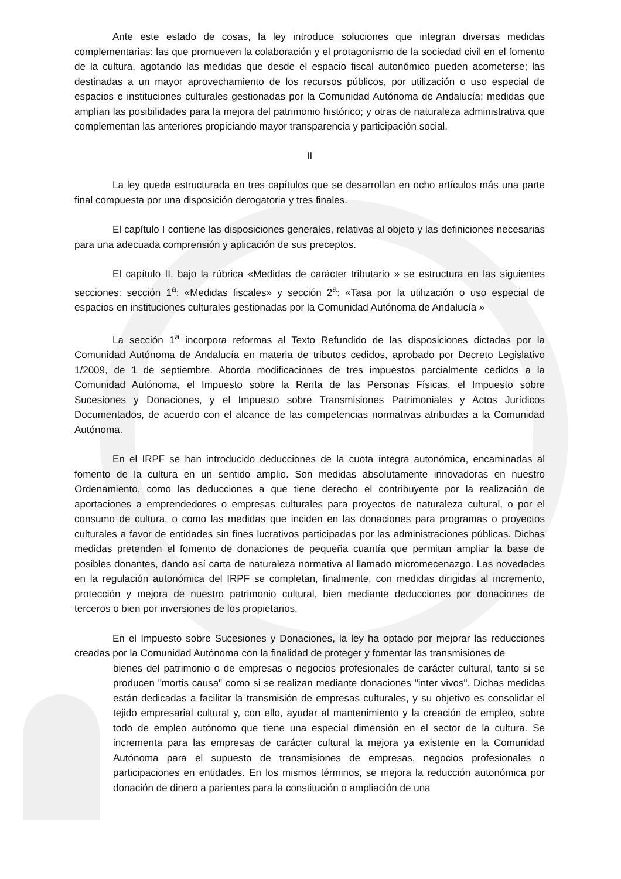Ante este estado de cosas, la ley introduce soluciones que integran diversas medidas complementarias: las que promueven la colaboración y el protagonismo de la sociedad civil en el fomento de la cultura, agotando las medidas que desde el espacio fiscal autonómico pueden acometerse; las destinadas a un mayor aprovechamiento de los recursos públicos, por utilización o uso especial de espacios e instituciones culturales gestionadas por la Comunidad Autónoma de Andalucía; medidas que amplían las posibilidades para la mejora del patrimonio histórico; y otras de naturaleza administrativa que complementan las anteriores propiciando mayor transparencia y participación social.
II
La ley queda estructurada en tres capítulos que se desarrollan en ocho artículos más una parte final compuesta por una disposición derogatoria y tres finales.
El capítulo I contiene las disposiciones generales, relativas al objeto y las definiciones necesarias para una adecuada comprensión y aplicación de sus preceptos.
El capítulo II, bajo la rúbrica «Medidas de carácter tributario » se estructura en las siguientes secciones: sección 1<sup>a</sup>: «Medidas fiscales» y sección 2<sup>a</sup>: «Tasa por la utilización o uso especial de espacios en instituciones culturales gestionadas por la Comunidad Autónoma de Andalucía »
La sección 1<sup>a</sup> incorpora reformas al Texto Refundido de las disposiciones dictadas por la Comunidad Autónoma de Andalucía en materia de tributos cedidos, aprobado por Decreto Legislativo 1/2009, de 1 de septiembre. Aborda modificaciones de tres impuestos parcialmente cedidos a la Comunidad Autónoma, el Impuesto sobre la Renta de las Personas Físicas, el Impuesto sobre Sucesiones y Donaciones, y el Impuesto sobre Transmisiones Patrimoniales y Actos Jurídicos Documentados, de acuerdo con el alcance de las competencias normativas atribuidas a la Comunidad Autónoma.
En el IRPF se han introducido deducciones de la cuota íntegra autonómica, encaminadas al fomento de la cultura en un sentido amplio. Son medidas absolutamente innovadoras en nuestro Ordenamiento, como las deducciones a que tiene derecho el contribuyente por la realización de aportaciones a emprendedores o empresas culturales para proyectos de naturaleza cultural, o por el consumo de cultura, o como las medidas que inciden en las donaciones para programas o proyectos culturales a favor de entidades sin fines lucrativos participadas por las administraciones públicas. Dichas medidas pretenden el fomento de donaciones de pequeña cuantía que permitan ampliar la base de posibles donantes, dando así carta de naturaleza normativa al llamado micromecenazgo. Las novedades en la regulación autonómica del IRPF se completan, finalmente, con medidas dirigidas al incremento, protección y mejora de nuestro patrimonio cultural, bien mediante deducciones por donaciones de terceros o bien por inversiones de los propietarios.
En el Impuesto sobre Sucesiones y Donaciones, la ley ha optado por mejorar las reducciones creadas por la Comunidad Autónoma con la finalidad de proteger y fomentar las transmisiones de
bienes del patrimonio o de empresas o negocios profesionales de carácter cultural, tanto si se producen "mortis causa" como si se realizan mediante donaciones "inter vivos". Dichas medidas están dedicadas a facilitar la transmisión de empresas culturales, y su objetivo es consolidar el tejido empresarial cultural y, con ello, ayudar al mantenimiento y la creación de empleo, sobre todo de empleo autónomo que tiene una especial dimensión en el sector de la cultura. Se incrementa para las empresas de carácter cultural la mejora ya existente en la Comunidad Autónoma para el supuesto de transmisiones de empresas, negocios profesionales o participaciones en entidades. En los mismos términos, se mejora la reducción autonómica por donación de dinero a parientes para la constitución o ampliación de una